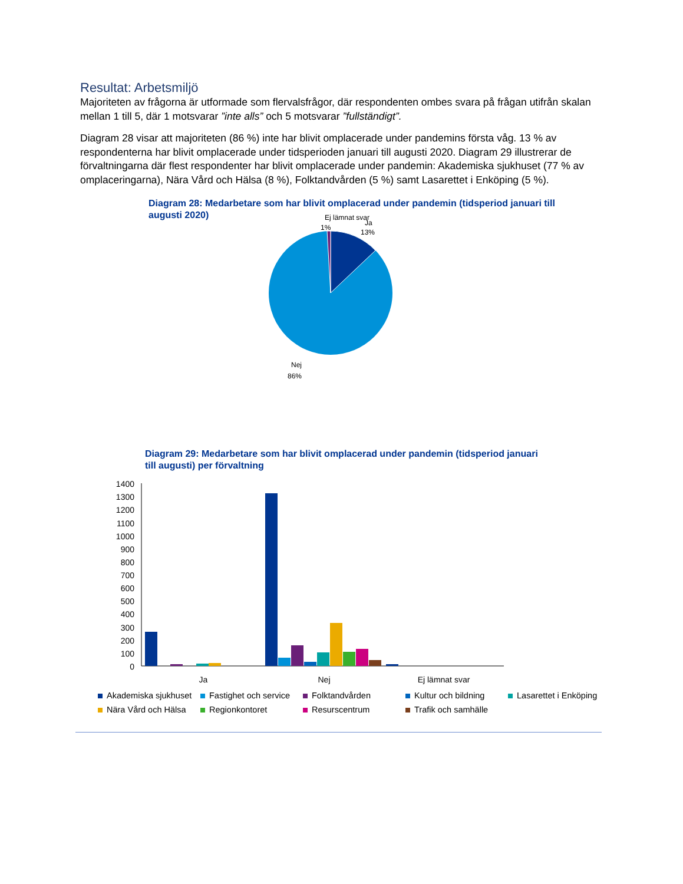Resultat: Arbetsmiljö
Majoriteten av frågorna är utformade som flervalsfrågor, där respondenten ombes svara på frågan utifrån skalan mellan 1 till 5, där 1 motsvarar ”inte alls” och 5 motsvarar ”fullständigt”.
Diagram 28 visar att majoriteten (86 %) inte har blivit omplacerade under pandemins första våg. 13 % av respondenterna har blivit omplacerade under tidsperioden januari till augusti 2020. Diagram 29 illustrerar de förvaltningarna där flest respondenter har blivit omplacerade under pandemin: Akademiska sjukhuset (77 % av omplaceringarna), Nära Vård och Hälsa (8 %), Folktandvården (5 %) samt Lasarettet i Enköping (5 %).
Diagram 28: Medarbetare som har blivit omplacerad under pandemin (tidsperiod januari till augusti 2020)
Ej lämnat svar
1%
Ja
13%
Nej
86%
Diagram 29: Medarbetare som har blivit omplacerad under pandemin (tidsperiod januari till augusti) per förvaltning
1400
1300
1200
1100
1000
900
800
700
600
500
400
300
200
100
0
Ja
Nej
Ej lämnat svar
Akademiska sjukhuset
Fastighet och service
Folktandvården
Kultur och bildning
Lasarettet i Enköping
Nära Vård och Hälsa
Regionkontoret
Resurscentrum
Trafik och samhälle